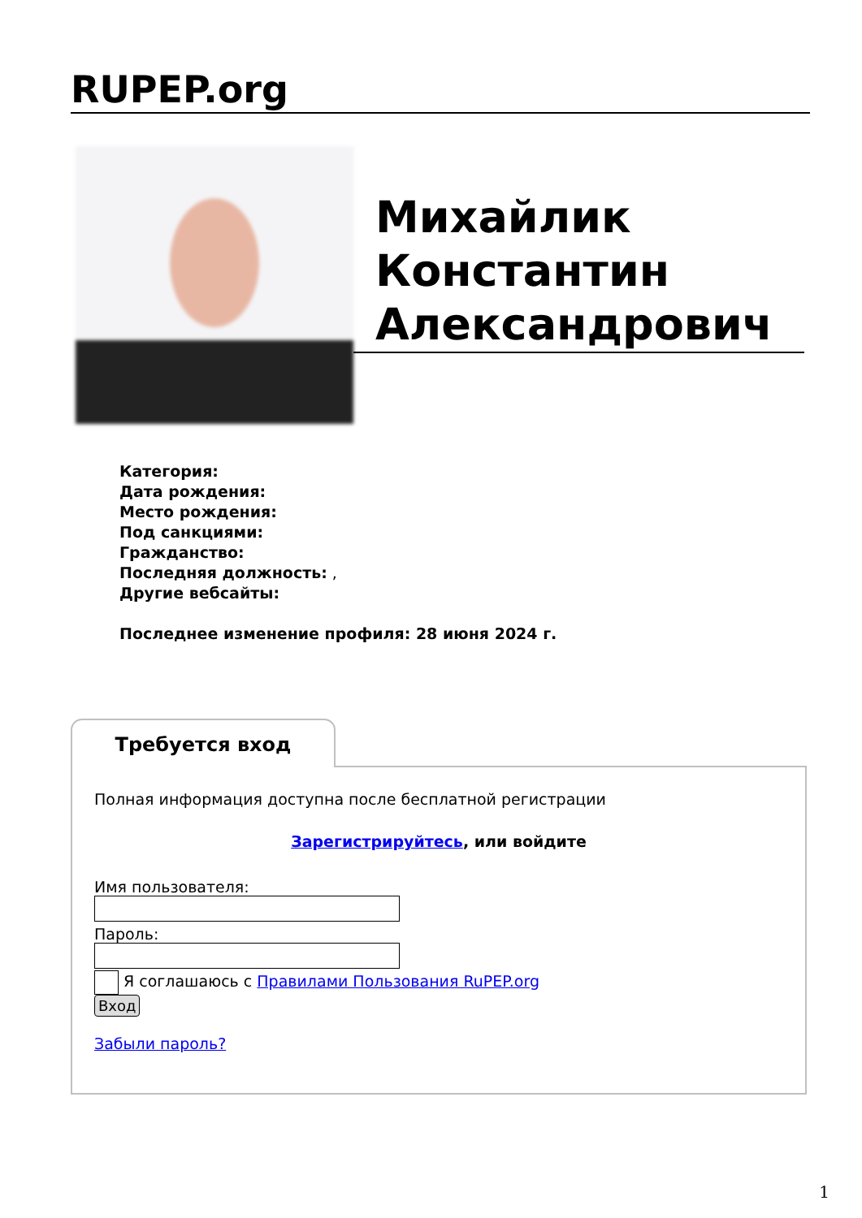RUPEP.org
Михайлик Константин Александрович
Категория:
Дата рождения:
Место рождения:
Под санкциями:
Гражданство:
Последняя должность: ,
Другие вебсайты:
Последнее изменение профиля: 28 июня 2024 г.
Требуется вход
Полная информация доступна после бесплатной регистрации
Зарегистрируйтесь, или войдите
Имя пользователя:
Пароль:
Я соглашаюсь с Правилами Пользования RuPEP.org
Вход
Забыли пароль?
1